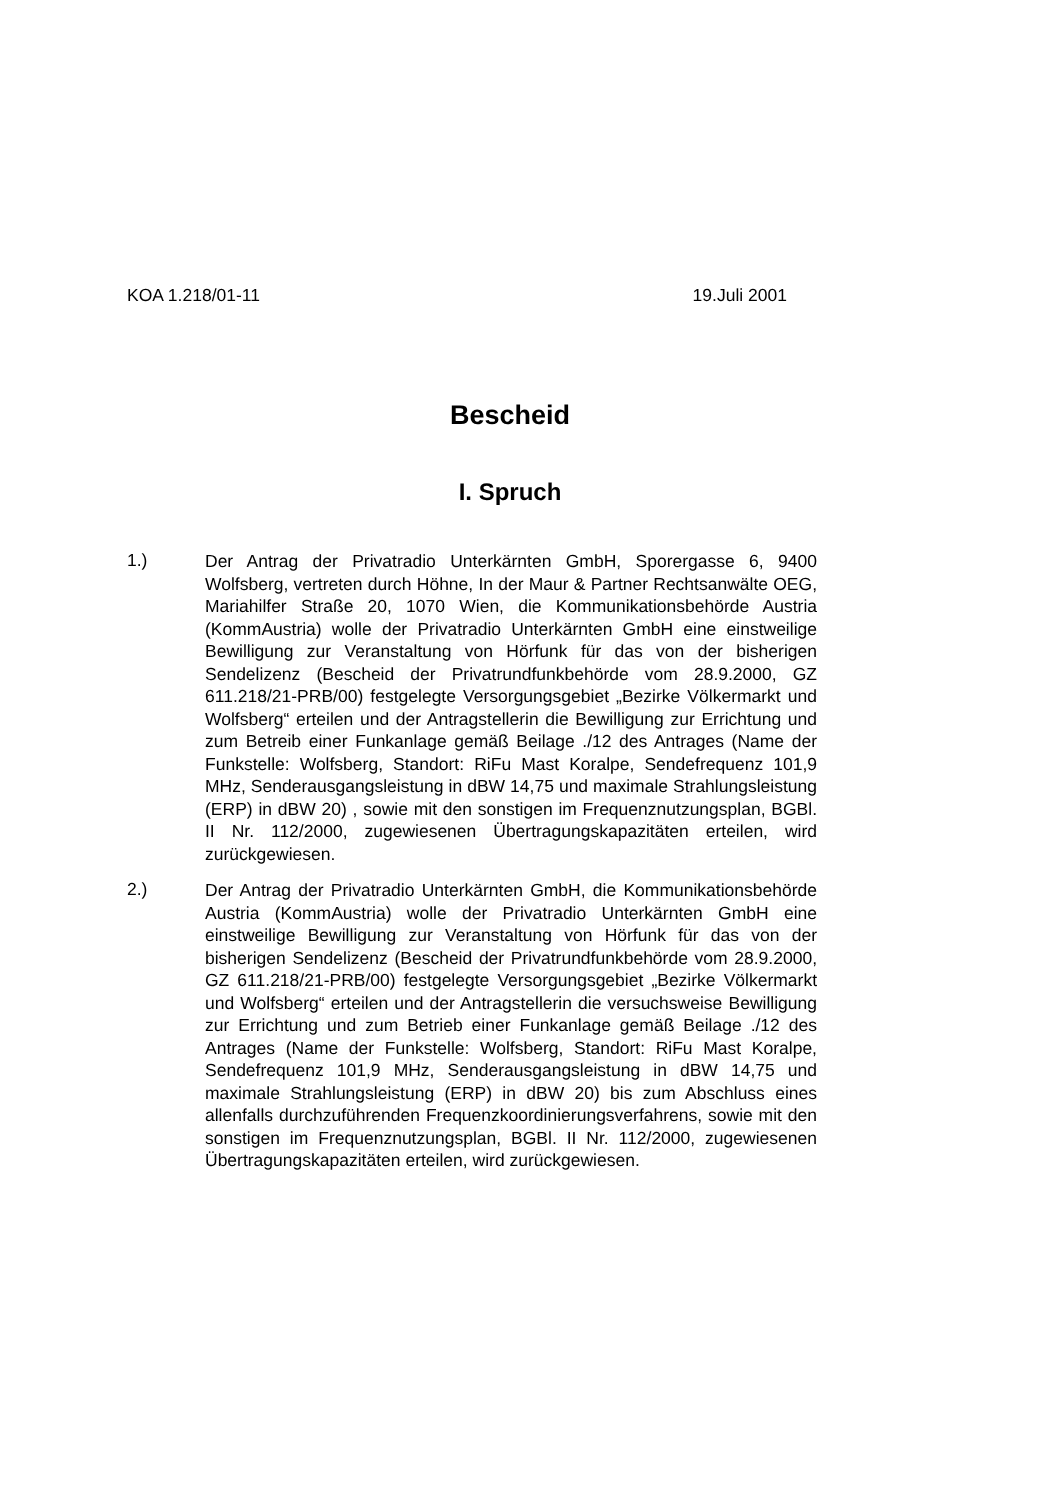KOA 1.218/01-11 19.Juli 2001
Bescheid
I. Spruch
1.)
Der Antrag der Privatradio Unterkärnten GmbH, Sporergasse 6, 9400 Wolfsberg, vertreten durch Höhne, In der Maur & Partner Rechtsanwälte OEG, Mariahilfer Straße 20, 1070 Wien, die Kommunikationsbehörde Austria (KommAustria) wolle der Privatradio Unterkärnten GmbH eine einstweilige Bewilligung zur Veranstaltung von Hörfunk für das von der bisherigen Sendelizenz (Bescheid der Privatrundfunkbehörde vom 28.9.2000, GZ 611.218/21-PRB/00) festgelegte Versorgungsgebiet „Bezirke Völkermarkt und Wolfsberg“ erteilen und der Antragstellerin die Bewilligung zur Errichtung und zum Betreib einer Funkanlage gemäß Beilage ./12 des Antrages (Name der Funkstelle: Wolfsberg, Standort: RiFu Mast Koralpe, Sendefrequenz 101,9 MHz, Senderausgangsleistung in dBW 14,75 und maximale Strahlungsleistung (ERP) in dBW 20) , sowie mit den sonstigen im Frequenznutzungsplan, BGBl. II Nr. 112/2000, zugewiesenen Übertragungskapazitäten erteilen, wird zurückgewiesen.
2.)
Der Antrag der Privatradio Unterkärnten GmbH, die Kommunikationsbehörde Austria (KommAustria) wolle der Privatradio Unterkärnten GmbH eine einstweilige Bewilligung zur Veranstaltung von Hörfunk für das von der bisherigen Sendelizenz (Bescheid der Privatrundfunkbehörde vom 28.9.2000, GZ 611.218/21-PRB/00) festgelegte Versorgungsgebiet „Bezirke Völkermarkt und Wolfsberg“ erteilen und der Antragstellerin die versuchsweise Bewilligung zur Errichtung und zum Betrieb einer Funkanlage gemäß Beilage ./12 des Antrages (Name der Funkstelle: Wolfsberg, Standort: RiFu Mast Koralpe, Sendefrequenz 101,9 MHz, Senderausgangsleistung in dBW 14,75 und maximale Strahlungsleistung (ERP) in dBW 20) bis zum Abschluss eines allenfalls durchzuführenden Frequenzkoordinierungsverfahrens, sowie mit den sonstigen im Frequenznutzungsplan, BGBl. II Nr. 112/2000, zugewiesenen Übertragungskapazitäten erteilen, wird zurückgewiesen.